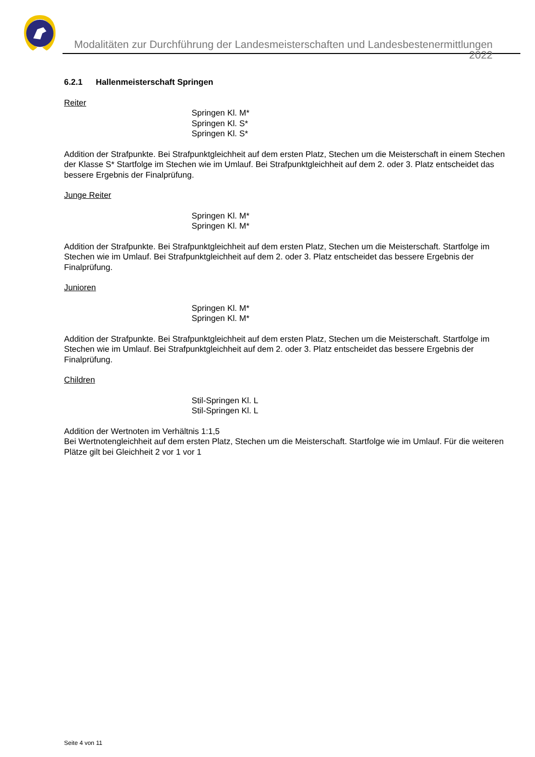Modalitäten zur Durchführung der Landesmeisterschaften und Landesbestenermittlungen 2022
6.2.1 Hallenmeisterschaft Springen
Reiter
Springen Kl. M*
Springen Kl. S*
Springen Kl. S*
Addition der Strafpunkte. Bei Strafpunktgleichheit auf dem ersten Platz, Stechen um die Meisterschaft in einem Stechen der Klasse S* Startfolge im Stechen wie im Umlauf. Bei Strafpunktgleichheit auf dem 2. oder 3. Platz entscheidet das bessere Ergebnis der Finalprüfung.
Junge Reiter
Springen Kl. M*
Springen Kl. M*
Addition der Strafpunkte. Bei Strafpunktgleichheit auf dem ersten Platz, Stechen um die Meisterschaft. Startfolge im Stechen wie im Umlauf. Bei Strafpunktgleichheit auf dem 2. oder 3. Platz entscheidet das bessere Ergebnis der Finalprüfung.
Junioren
Springen Kl. M*
Springen Kl. M*
Addition der Strafpunkte. Bei Strafpunktgleichheit auf dem ersten Platz, Stechen um die Meisterschaft. Startfolge im Stechen wie im Umlauf. Bei Strafpunktgleichheit auf dem 2. oder 3. Platz entscheidet das bessere Ergebnis der Finalprüfung.
Children
Stil-Springen Kl. L
Stil-Springen Kl. L
Addition der Wertnoten im Verhältnis 1:1,5
Bei Wertnotengleichheit auf dem ersten Platz, Stechen um die Meisterschaft. Startfolge wie im Umlauf. Für die weiteren Plätze gilt bei Gleichheit 2 vor 1 vor 1
Seite 4 von 11